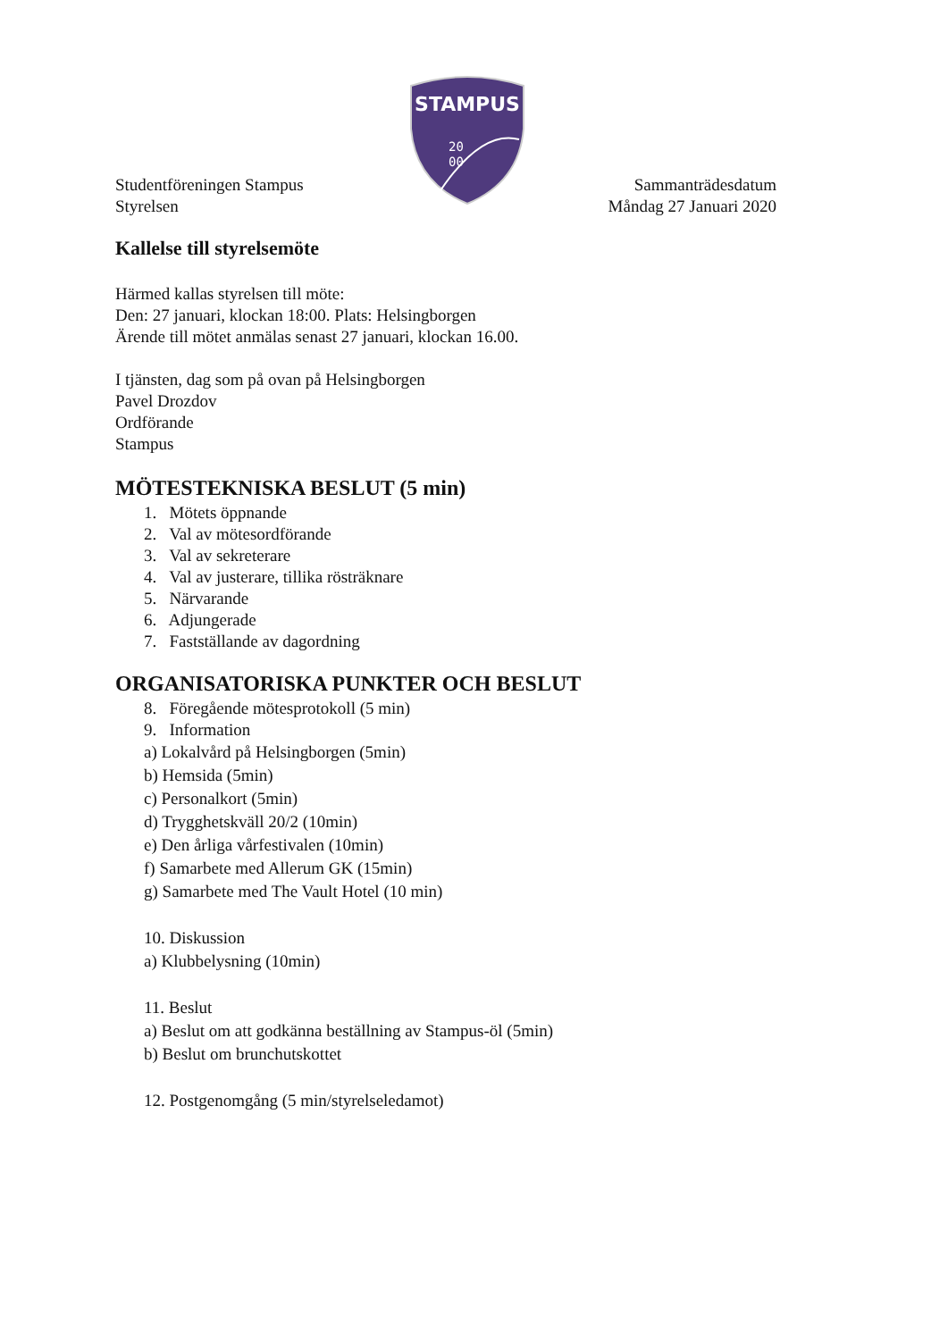STAMPUS
20
00
Studentföreningen Stampus
Styrelsen
Sammanträdesdatum
Måndag 27 Januari 2020
Kallelse till styrelsemöte
Härmed kallas styrelsen till möte:
Den: 27 januari, klockan 18:00. Plats: Helsingborgen
Ärende till mötet anmälas senast 27 januari, klockan 16.00.
I tjänsten, dag som på ovan på Helsingborgen
Pavel Drozdov
Ordförande
Stampus
MÖTESTEKNISKA BESLUT (5 min)
1. Mötets öppnande
2. Val av mötesordförande
3. Val av sekreterare
4. Val av justerare, tillika rösträknare
5. Närvarande
6. Adjungerade
7. Fastställande av dagordning
ORGANISATORISKA PUNKTER OCH BESLUT
8. Föregående mötesprotokoll (5 min)
9. Information
a) Lokalvård på Helsingborgen (5min)
b) Hemsida (5min)
c) Personalkort (5min)
d) Trygghetskväll 20/2 (10min)
e) Den årliga vårfestivalen (10min)
f) Samarbete med Allerum GK (15min)
g) Samarbete med The Vault Hotel (10 min)
10. Diskussion
a) Klubbelysning (10min)
11. Beslut
a) Beslut om att godkänna beställning av Stampus-öl (5min)
b) Beslut om brunchutskottet
12. Postgenomgång (5 min/styrelseledamot)